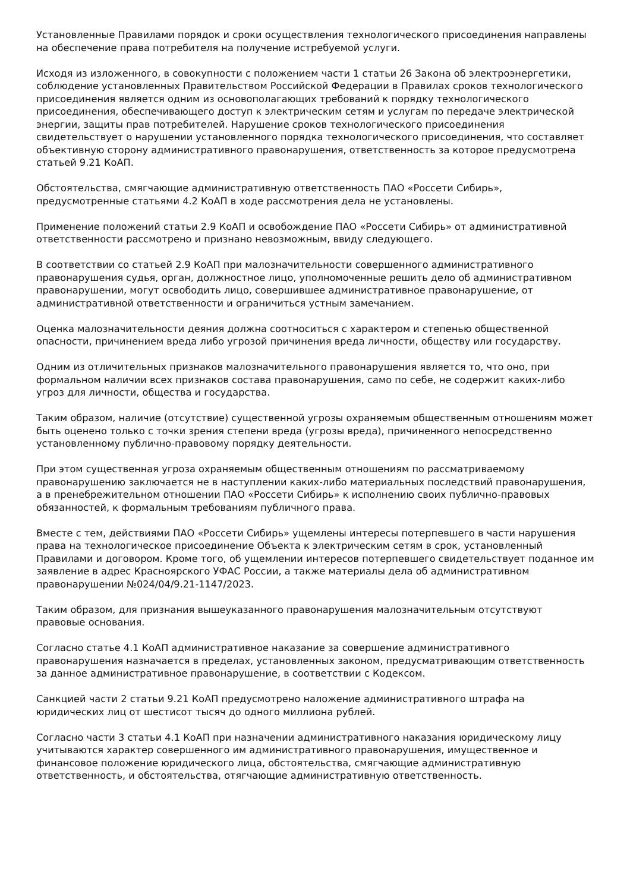Установленные Правилами порядок и сроки осуществления технологического присоединения направлены на обеспечение права потребителя на получение истребуемой услуги.
Исходя из изложенного, в совокупности с положением части 1 статьи 26 Закона об электроэнергетики, соблюдение установленных Правительством Российской Федерации в Правилах сроков технологического присоединения является одним из основополагающих требований к порядку технологического присоединения, обеспечивающего доступ к электрическим сетям и услугам по передаче электрической энергии, защиты прав потребителей. Нарушение сроков технологического присоединения свидетельствует о нарушении установленного порядка технологического присоединения, что составляет объективную сторону административного правонарушения, ответственность за которое предусмотрена статьей 9.21 КоАП.
Обстоятельства, смягчающие административную ответственность ПАО «Россети Сибирь», предусмотренные статьями 4.2 КоАП в ходе рассмотрения дела не установлены.
Применение положений статьи 2.9 КоАП и освобождение ПАО «Россети Сибирь» от административной ответственности рассмотрено и признано невозможным, ввиду следующего.
В соответствии со статьей 2.9 КоАП при малозначительности совершенного административного правонарушения судья, орган, должностное лицо, уполномоченные решить дело об административном правонарушении, могут освободить лицо, совершившее административное правонарушение, от административной ответственности и ограничиться устным замечанием.
Оценка малозначительности деяния должна соотноситься с характером и степенью общественной опасности, причинением вреда либо угрозой причинения вреда личности, обществу или государству.
Одним из отличительных признаков малозначительного правонарушения является то, что оно, при формальном наличии всех признаков состава правонарушения, само по себе, не содержит каких-либо угроз для личности, общества и государства.
Таким образом, наличие (отсутствие) существенной угрозы охраняемым общественным отношениям может быть оценено только с точки зрения степени вреда (угрозы вреда), причиненного непосредственно установленному публично-правовому порядку деятельности.
При этом существенная угроза охраняемым общественным отношениям по рассматриваемому правонарушению заключается не в наступлении каких-либо материальных последствий правонарушения, а в пренебрежительном отношении ПАО «Россети Сибирь» к исполнению своих публично-правовых обязанностей, к формальным требованиям публичного права.
Вместе с тем, действиями ПАО «Россети Сибирь» ущемлены интересы потерпевшего в части нарушения права на технологическое присоединение Объекта к электрическим сетям в срок, установленный Правилами и договором. Кроме того, об ущемлении интересов потерпевшего свидетельствует поданное им заявление в адрес Красноярского УФАС России, а также материалы дела об административном правонарушении №024/04/9.21-1147/2023.
Таким образом, для признания вышеуказанного правонарушения малозначительным отсутствуют правовые основания.
Согласно статье 4.1 КоАП административное наказание за совершение административного правонарушения назначается в пределах, установленных законом, предусматривающим ответственность за данное административное правонарушение, в соответствии с Кодексом.
Санкцией части 2 статьи 9.21 КоАП предусмотрено наложение административного штрафа на юридических лиц от шестисот тысяч до одного миллиона рублей.
Согласно части 3 статьи 4.1 КоАП при назначении административного наказания юридическому лицу учитываются характер совершенного им административного правонарушения, имущественное и финансовое положение юридического лица, обстоятельства, смягчающие административную ответственность, и обстоятельства, отягчающие административную ответственность.